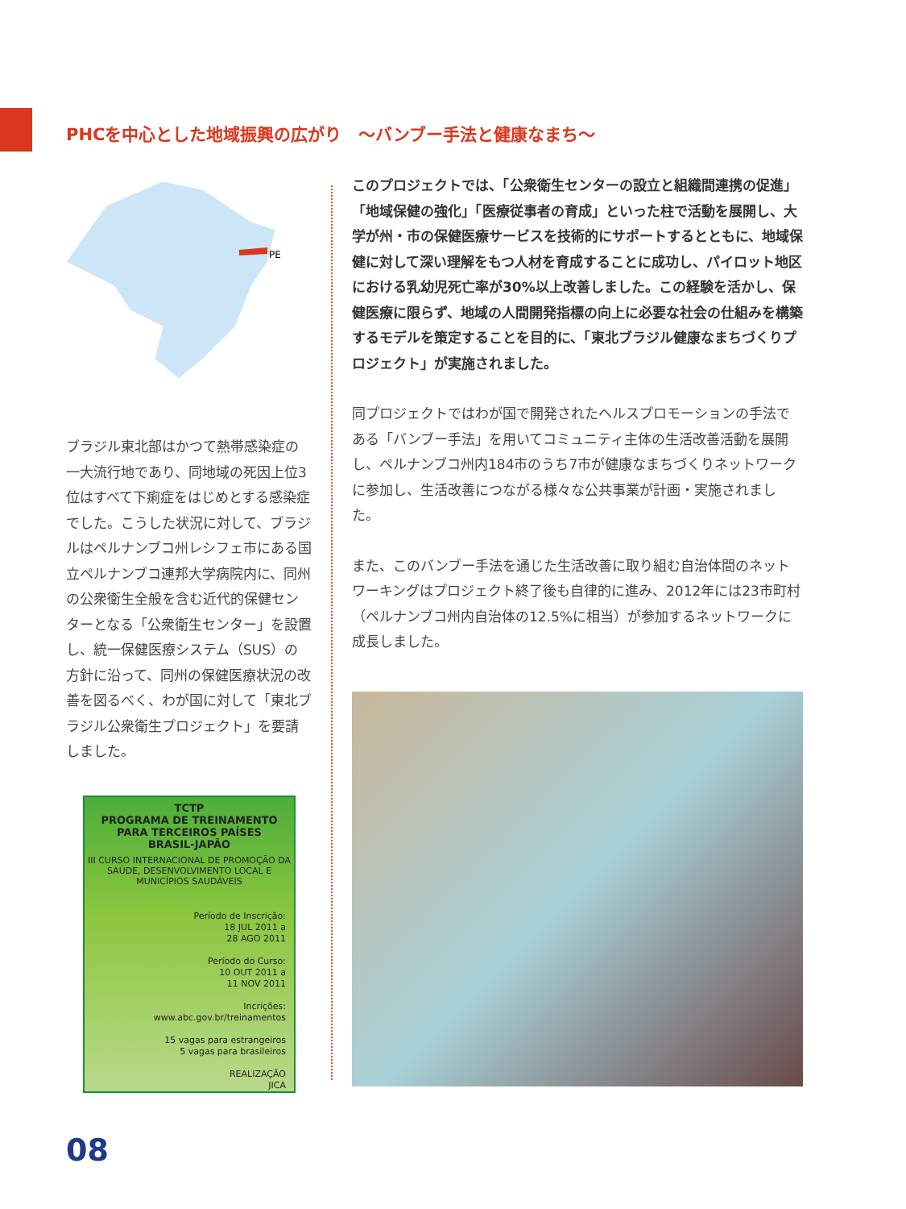PHCを中心とした地域振興の広がり　～バンブー手法と健康なまち～
PE
ブラジル東北部はかつて熱帯感染症の一大流行地であり、同地域の死因上位3位はすべて下痢症をはじめとする感染症でした。こうした状況に対して、ブラジルはペルナンブコ州レシフェ市にある国立ペルナンブコ連邦大学病院内に、同州の公衆衛生全般を含む近代的保健センターとなる「公衆衛生センター」を設置し、統一保健医療システム（SUS）の方針に沿って、同州の保健医療状況の改善を図るべく、わが国に対して「東北ブラジル公衆衛生プロジェクト」を要請しました。
TCTP
PROGRAMA DE TREINAMENTO PARA TERCEIROS PAÍSES
BRASIL-JAPÃO
III CURSO INTERNACIONAL DE PROMOÇÃO DA SAÚDE, DESENVOLVIMENTO LOCAL E MUNICÍPIOS SAUDÁVEIS
Período de Inscrição:
18 JUL 2011 a
28 AGO 2011
Período do Curso:
10 OUT 2011 a
11 NOV 2011
Incrições:
www.abc.gov.br/treinamentos
15 vagas para estrangeiros
5 vagas para brasileiros
REALIZAÇÃO
JICA
このプロジェクトでは、「公衆衛生センターの設立と組織間連携の促進」「地域保健の強化」「医療従事者の育成」といった柱で活動を展開し、大学が州・市の保健医療サービスを技術的にサポートするとともに、地域保健に対して深い理解をもつ人材を育成することに成功し、パイロット地区における乳幼児死亡率が30%以上改善しました。この経験を活かし、保健医療に限らず、地域の人間開発指標の向上に必要な社会の仕組みを構築するモデルを策定することを目的に、「東北ブラジル健康なまちづくりプロジェクト」が実施されました。
同プロジェクトではわが国で開発されたヘルスプロモーションの手法である「バンブー手法」を用いてコミュニティ主体の生活改善活動を展開し、ペルナンブコ州内184市のうち7市が健康なまちづくりネットワークに参加し、生活改善につながる様々な公共事業が計画・実施されました。
また、このバンブー手法を通じた生活改善に取り組む自治体間のネットワーキングはプロジェクト終了後も自律的に進み、2012年には23市町村（ペルナンブコ州内自治体の12.5%に相当）が参加するネットワークに成長しました。
08